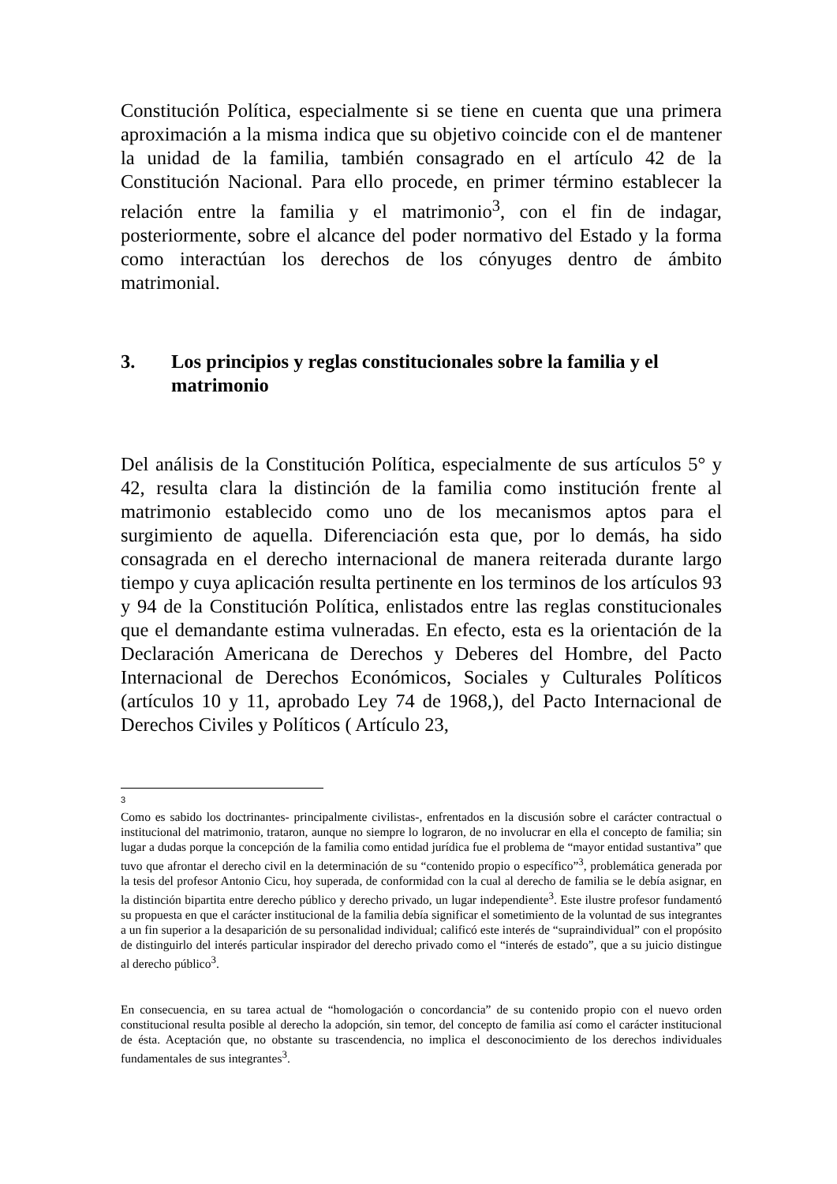Constitución Política, especialmente si se tiene en cuenta que una primera aproximación a la misma indica que su objetivo coincide con el de mantener la unidad de la familia, también consagrado en el artículo 42 de la Constitución Nacional. Para ello procede, en primer término establecer la relación entre la familia y el matrimonio<sup>3</sup>, con el fin de indagar, posteriormente, sobre el alcance del poder normativo del Estado y la forma como interactúan los derechos de los cónyuges dentro de ámbito matrimonial.
3. Los principios y reglas constitucionales sobre la familia y el matrimonio
Del análisis de la Constitución Política, especialmente de sus artículos 5° y 42, resulta clara la distinción de la familia como institución frente al matrimonio establecido como uno de los mecanismos aptos para el surgimiento de aquella. Diferenciación esta que, por lo demás, ha sido consagrada en el derecho internacional de manera reiterada durante largo tiempo y cuya aplicación resulta pertinente en los terminos de los artículos 93 y 94 de la Constitución Política, enlistados entre las reglas constitucionales que el demandante estima vulneradas. En efecto, esta es la orientación de la Declaración Americana de Derechos y Deberes del Hombre, del Pacto Internacional de Derechos Económicos, Sociales y Culturales Políticos (artículos 10 y 11, aprobado Ley 74 de 1968,), del Pacto Internacional de Derechos Civiles y Políticos ( Artículo 23,
3
Como es sabido los doctrinantes- principalmente civilistas-, enfrentados en la discusión sobre el carácter contractual o institucional del matrimonio, trataron, aunque no siempre lo lograron, de no involucrar en ella el concepto de familia; sin lugar a dudas porque la concepción de la familia como entidad jurídica fue el problema de “mayor entidad sustantiva” que tuvo que afrontar el derecho civil en la determinación de su “contenido propio o específico”<sup>3</sup>, problemática generada por la tesis del profesor Antonio Cicu, hoy superada, de conformidad con la cual al derecho de familia se le debía asignar, en la distinción bipartita entre derecho público y derecho privado, un lugar independiente<sup>3</sup>. Este ilustre profesor fundamentó su propuesta en que el carácter institucional de la familia debía significar el sometimiento de la voluntad de sus integrantes a un fin superior a la desaparición de su personalidad individual; calificó este interés de “supraindividual” con el propósito de distinguirlo del interés particular inspirador del derecho privado como el “interés de estado”, que a su juicio distingue al derecho público<sup>3</sup>.
En consecuencia, en su tarea actual de “homologación o concordancia” de su contenido propio con el nuevo orden constitucional resulta posible al derecho la adopción, sin temor, del concepto de familia así como el carácter institucional de ésta. Aceptación que, no obstante su trascendencia, no implica el desconocimiento de los derechos individuales fundamentales de sus integrantes<sup>3</sup>.